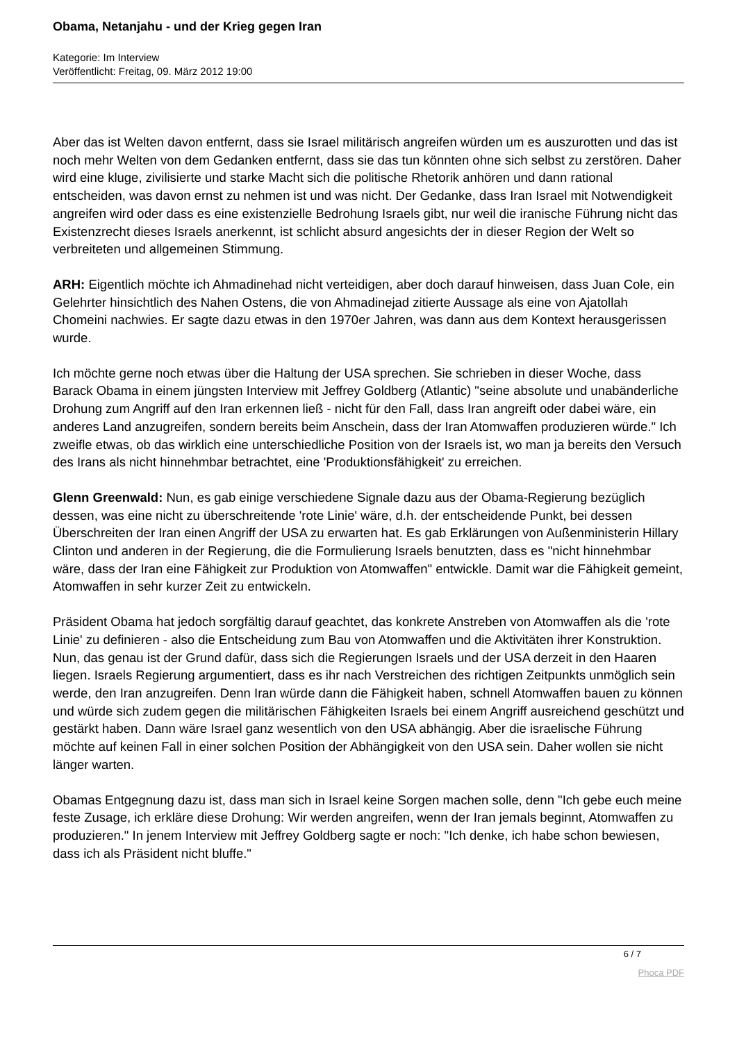Obama, Netanjahu - und der Krieg gegen Iran
Kategorie: Im Interview
Veröffentlicht: Freitag, 09. März 2012 19:00
Aber das ist Welten davon entfernt, dass sie Israel militärisch angreifen würden um es auszurotten und das ist noch mehr Welten von dem Gedanken entfernt, dass sie das tun könnten ohne sich selbst zu zerstören. Daher wird eine kluge, zivilisierte und starke Macht sich die politische Rhetorik anhören und dann rational entscheiden, was davon ernst zu nehmen ist und was nicht. Der Gedanke, dass Iran Israel mit Notwendigkeit angreifen wird oder dass es eine existenzielle Bedrohung Israels gibt, nur weil die iranische Führung nicht das Existenzrecht dieses Israels anerkennt, ist schlicht absurd angesichts der in dieser Region der Welt so verbreiteten und allgemeinen Stimmung.
ARH: Eigentlich möchte ich Ahmadinehad nicht verteidigen, aber doch darauf hinweisen, dass Juan Cole, ein Gelehrter hinsichtlich des Nahen Ostens, die von Ahmadinejad zitierte Aussage als eine von Ajatollah Chomeini nachwies. Er sagte dazu etwas in den 1970er Jahren, was dann aus dem Kontext herausgerissen wurde.
Ich möchte gerne noch etwas über die Haltung der USA sprechen. Sie schrieben in dieser Woche, dass Barack Obama in einem jüngsten Interview mit Jeffrey Goldberg (Atlantic) "seine absolute und unabänderliche Drohung zum Angriff auf den Iran erkennen ließ - nicht für den Fall, dass Iran angreift oder dabei wäre, ein anderes Land anzugreifen, sondern bereits beim Anschein, dass der Iran Atomwaffen produzieren würde." Ich zweifle etwas, ob das wirklich eine unterschiedliche Position von der Israels ist, wo man ja bereits den Versuch des Irans als nicht hinnehmbar betrachtet, eine 'Produktionsfähigkeit' zu erreichen.
Glenn Greenwald: Nun, es gab einige verschiedene Signale dazu aus der Obama-Regierung bezüglich dessen, was eine nicht zu überschreitende 'rote Linie' wäre, d.h. der entscheidende Punkt, bei dessen Überschreiten der Iran einen Angriff der USA zu erwarten hat. Es gab Erklärungen von Außenministerin Hillary Clinton und anderen in der Regierung, die die Formulierung Israels benutzten, dass es "nicht hinnehmbar wäre, dass der Iran eine Fähigkeit zur Produktion von Atomwaffen" entwickle. Damit war die Fähigkeit gemeint, Atomwaffen in sehr kurzer Zeit zu entwickeln.
Präsident Obama hat jedoch sorgfältig darauf geachtet, das konkrete Anstreben von Atomwaffen als die 'rote Linie' zu definieren - also die Entscheidung zum Bau von Atomwaffen und die Aktivitäten ihrer Konstruktion. Nun, das genau ist der Grund dafür, dass sich die Regierungen Israels und der USA derzeit in den Haaren liegen. Israels Regierung argumentiert, dass es ihr nach Verstreichen des richtigen Zeitpunkts unmöglich sein werde, den Iran anzugreifen. Denn Iran würde dann die Fähigkeit haben, schnell Atomwaffen bauen zu können und würde sich zudem gegen die militärischen Fähigkeiten Israels bei einem Angriff ausreichend geschützt und gestärkt haben. Dann wäre Israel ganz wesentlich von den USA abhängig. Aber die israelische Führung möchte auf keinen Fall in einer solchen Position der Abhängigkeit von den USA sein. Daher wollen sie nicht länger warten.
Obamas Entgegnung dazu ist, dass man sich in Israel keine Sorgen machen solle, denn "Ich gebe euch meine feste Zusage, ich erkläre diese Drohung: Wir werden angreifen, wenn der Iran jemals beginnt, Atomwaffen zu produzieren." In jenem Interview mit Jeffrey Goldberg sagte er noch: "Ich denke, ich habe schon bewiesen, dass ich als Präsident nicht bluffe."
6 / 7
Phoca PDF